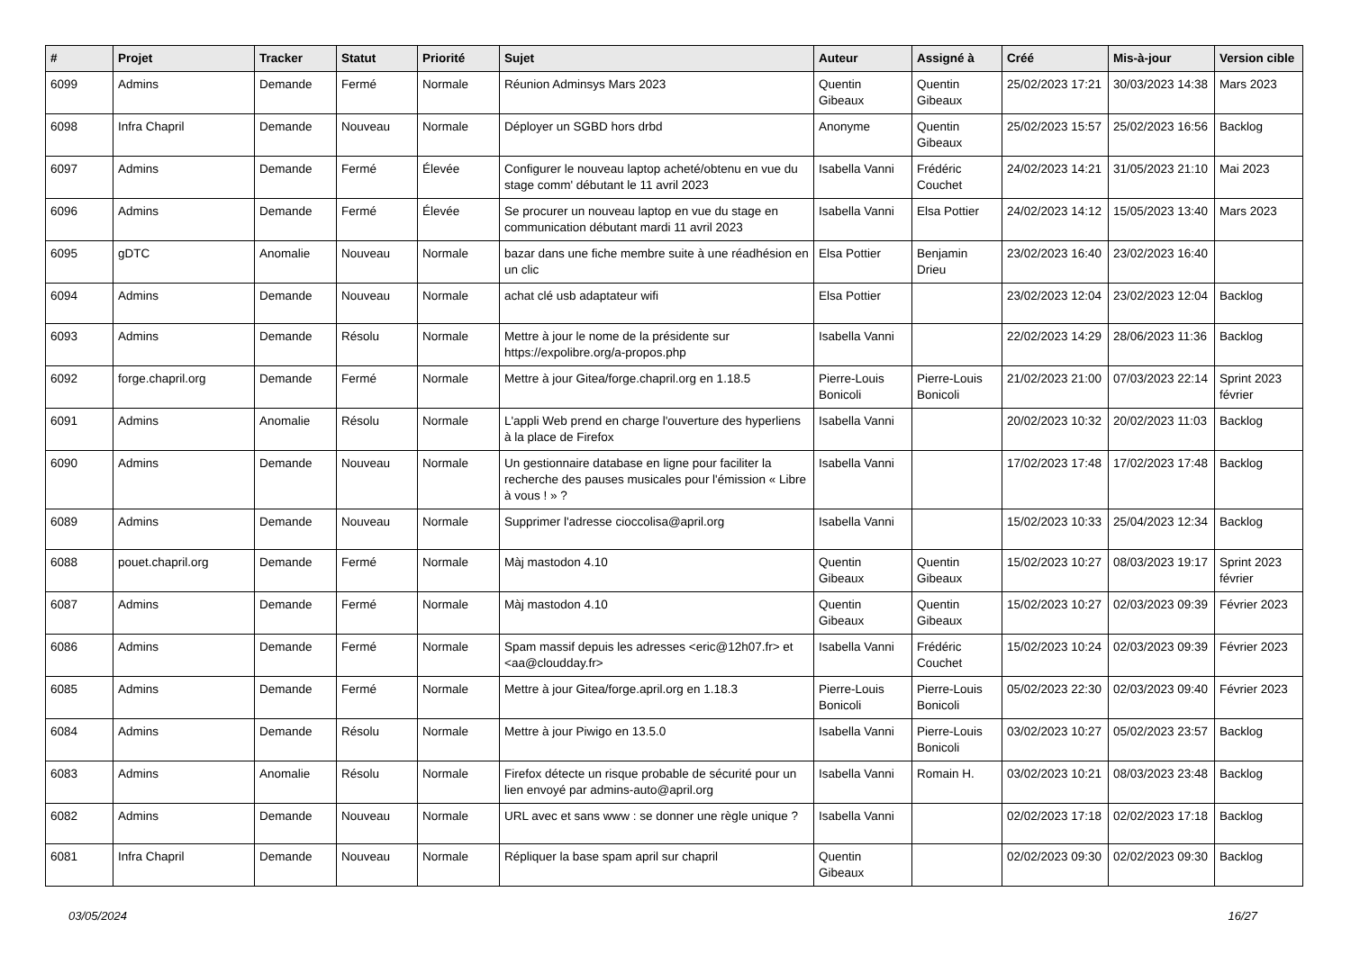| # | Projet | Tracker | Statut | Priorité | Sujet | Auteur | Assigné à | Créé | Mis-à-jour | Version cible |
| --- | --- | --- | --- | --- | --- | --- | --- | --- | --- | --- |
| 6099 | Admins | Demande | Fermé | Normale | Réunion Adminsys Mars 2023 | Quentin Gibeaux | Quentin Gibeaux | 25/02/2023 17:21 | 30/03/2023 14:38 | Mars 2023 |
| 6098 | Infra Chapril | Demande | Nouveau | Normale | Déployer un SGBD hors drbd | Anonyme | Quentin Gibeaux | 25/02/2023 15:57 | 25/02/2023 16:56 | Backlog |
| 6097 | Admins | Demande | Fermé | Élevée | Configurer le nouveau laptop acheté/obtenu en vue du stage comm' débutant le 11 avril 2023 | Isabella Vanni | Frédéric Couchet | 24/02/2023 14:21 | 31/05/2023 21:10 | Mai 2023 |
| 6096 | Admins | Demande | Fermé | Élevée | Se procurer un nouveau laptop en vue du stage en communication débutant mardi 11 avril 2023 | Isabella Vanni | Elsa Pottier | 24/02/2023 14:12 | 15/05/2023 13:40 | Mars 2023 |
| 6095 | gDTC | Anomalie | Nouveau | Normale | bazar dans une fiche membre suite à une réadhésion en un clic | Elsa Pottier | Benjamin Drieu | 23/02/2023 16:40 | 23/02/2023 16:40 | |
| 6094 | Admins | Demande | Nouveau | Normale | achat clé usb adaptateur wifi | Elsa Pottier | | 23/02/2023 12:04 | 23/02/2023 12:04 | Backlog |
| 6093 | Admins | Demande | Résolu | Normale | Mettre à jour le nome de la présidente sur https://expolibre.org/a-propos.php | Isabella Vanni | | 22/02/2023 14:29 | 28/06/2023 11:36 | Backlog |
| 6092 | forge.chapril.org | Demande | Fermé | Normale | Mettre à jour Gitea/forge.chapril.org en 1.18.5 | Pierre-Louis Bonicoli | Pierre-Louis Bonicoli | 21/02/2023 21:00 | 07/03/2023 22:14 | Sprint 2023 février |
| 6091 | Admins | Anomalie | Résolu | Normale | L'appli Web prend en charge l'ouverture des hyperliens à la place de Firefox | Isabella Vanni | | 20/02/2023 10:32 | 20/02/2023 11:03 | Backlog |
| 6090 | Admins | Demande | Nouveau | Normale | Un gestionnaire database en ligne pour faciliter la recherche des pauses musicales pour l'émission « Libre à vous ! » ? | Isabella Vanni | | 17/02/2023 17:48 | 17/02/2023 17:48 | Backlog |
| 6089 | Admins | Demande | Nouveau | Normale | Supprimer l'adresse cioccolisa@april.org | Isabella Vanni | | 15/02/2023 10:33 | 25/04/2023 12:34 | Backlog |
| 6088 | pouet.chapril.org | Demande | Fermé | Normale | Màj mastodon 4.10 | Quentin Gibeaux | Quentin Gibeaux | 15/02/2023 10:27 | 08/03/2023 19:17 | Sprint 2023 février |
| 6087 | Admins | Demande | Fermé | Normale | Màj mastodon 4.10 | Quentin Gibeaux | Quentin Gibeaux | 15/02/2023 10:27 | 02/03/2023 09:39 | Février 2023 |
| 6086 | Admins | Demande | Fermé | Normale | Spam massif depuis les adresses <eric@12h07.fr> et <aa@cloudday.fr> | Isabella Vanni | Frédéric Couchet | 15/02/2023 10:24 | 02/03/2023 09:39 | Février 2023 |
| 6085 | Admins | Demande | Fermé | Normale | Mettre à jour Gitea/forge.april.org en 1.18.3 | Pierre-Louis Bonicoli | Pierre-Louis Bonicoli | 05/02/2023 22:30 | 02/03/2023 09:40 | Février 2023 |
| 6084 | Admins | Demande | Résolu | Normale | Mettre à jour Piwigo en 13.5.0 | Isabella Vanni | Pierre-Louis Bonicoli | 03/02/2023 10:27 | 05/02/2023 23:57 | Backlog |
| 6083 | Admins | Anomalie | Résolu | Normale | Firefox détecte un risque probable de sécurité pour un lien envoyé par admins-auto@april.org | Isabella Vanni | Romain H. | 03/02/2023 10:21 | 08/03/2023 23:48 | Backlog |
| 6082 | Admins | Demande | Nouveau | Normale | URL avec et sans www : se donner une règle unique ? | Isabella Vanni | | 02/02/2023 17:18 | 02/02/2023 17:18 | Backlog |
| 6081 | Infra Chapril | Demande | Nouveau | Normale | Répliquer la base spam april sur chapril | Quentin Gibeaux | | 02/02/2023 09:30 | 02/02/2023 09:30 | Backlog |
03/05/2024 16/27